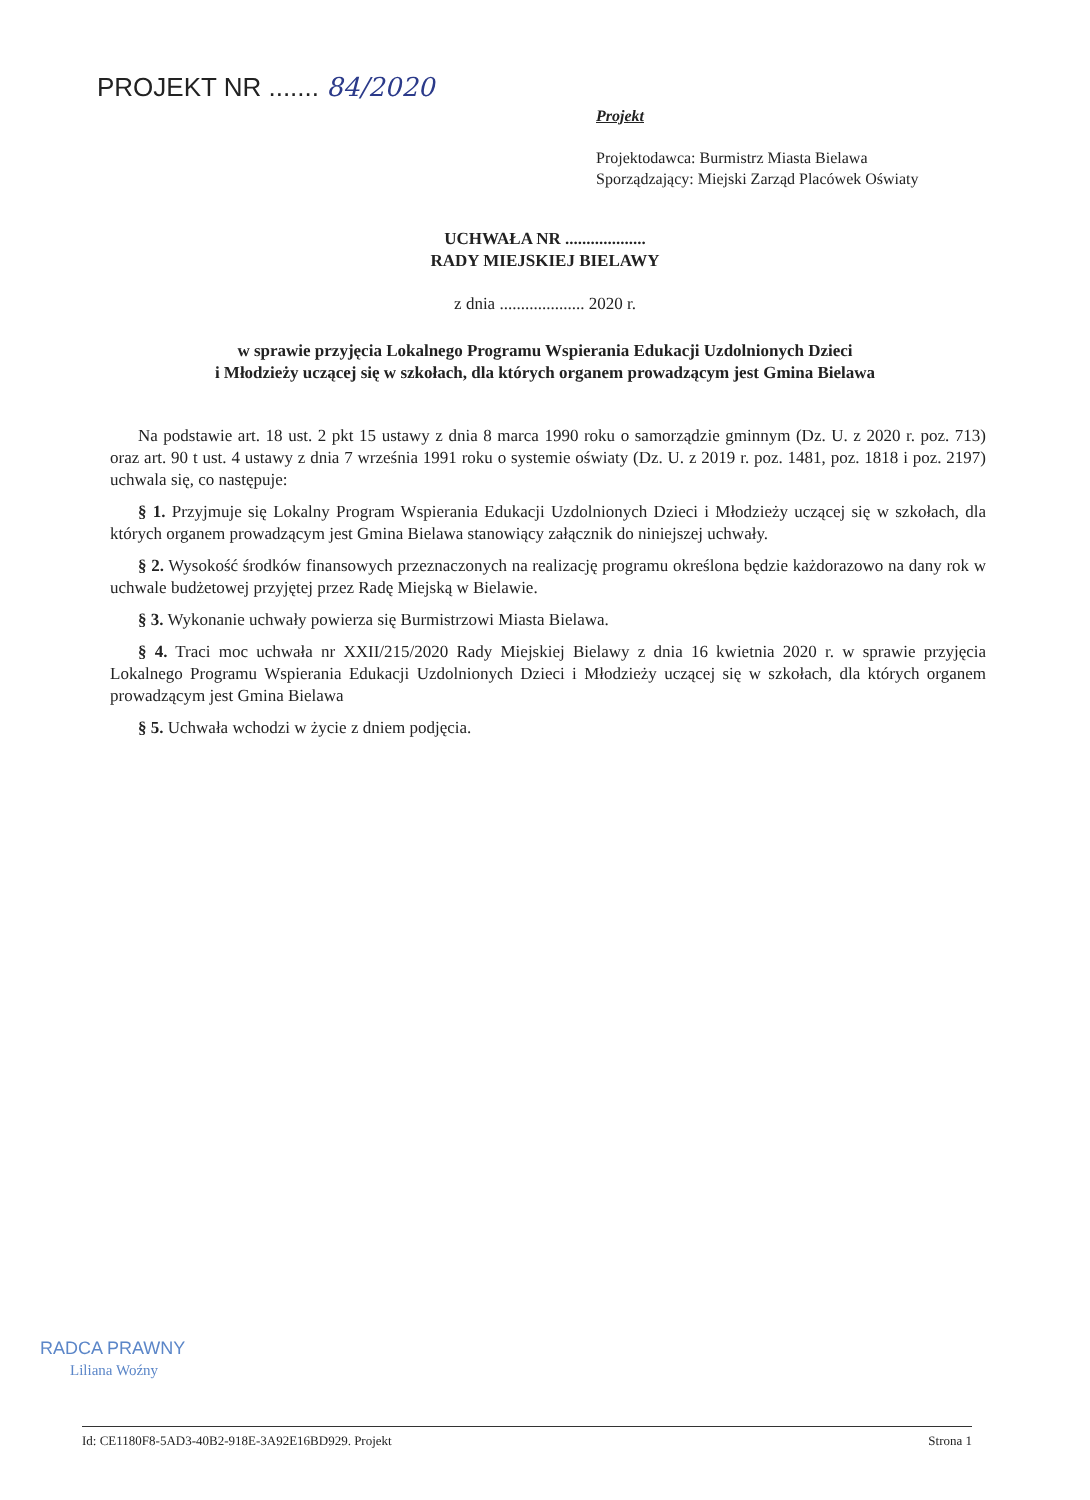PROJEKT NR ....... 84/2020
Projekt
Projektodawca: Burmistrz Miasta Bielawa
Sporządzający: Miejski Zarząd Placówek Oświaty
UCHWAŁA NR ...................
RADY MIEJSKIEJ BIELAWY
z dnia .................... 2020 r.
w sprawie przyjęcia Lokalnego Programu Wspierania Edukacji Uzdolnionych Dzieci
i Młodzieży uczącej się w szkołach, dla których organem prowadzącym jest Gmina Bielawa
Na podstawie art. 18 ust. 2 pkt 15 ustawy z dnia 8 marca 1990 roku o samorządzie gminnym (Dz. U. z 2020 r. poz. 713) oraz art. 90 t ust. 4 ustawy z dnia 7 września 1991 roku o systemie oświaty (Dz. U. z 2019 r. poz. 1481, poz. 1818 i poz. 2197) uchwala się, co następuje:
§ 1. Przyjmuje się Lokalny Program Wspierania Edukacji Uzdolnionych Dzieci i Młodzieży uczącej się w szkołach, dla których organem prowadzącym jest Gmina Bielawa stanowiący załącznik do niniejszej uchwały.
§ 2. Wysokość środków finansowych przeznaczonych na realizację programu określona będzie każdorazowo na dany rok w uchwale budżetowej przyjętej przez Radę Miejską w Bielawie.
§ 3. Wykonanie uchwały powierza się Burmistrzowi Miasta Bielawa.
§ 4. Traci moc uchwała nr XXII/215/2020 Rady Miejskiej Bielawy z dnia 16 kwietnia 2020 r. w sprawie przyjęcia Lokalnego Programu Wspierania Edukacji Uzdolnionych Dzieci i Młodzieży uczącej się w szkołach, dla których organem prowadzącym jest Gmina Bielawa
§ 5. Uchwała wchodzi w życie z dniem podjęcia.
RADCA PRAWNY
Liliana Woźny
Id: CE1180F8-5AD3-40B2-918E-3A92E16BD929. Projekt Strona 1